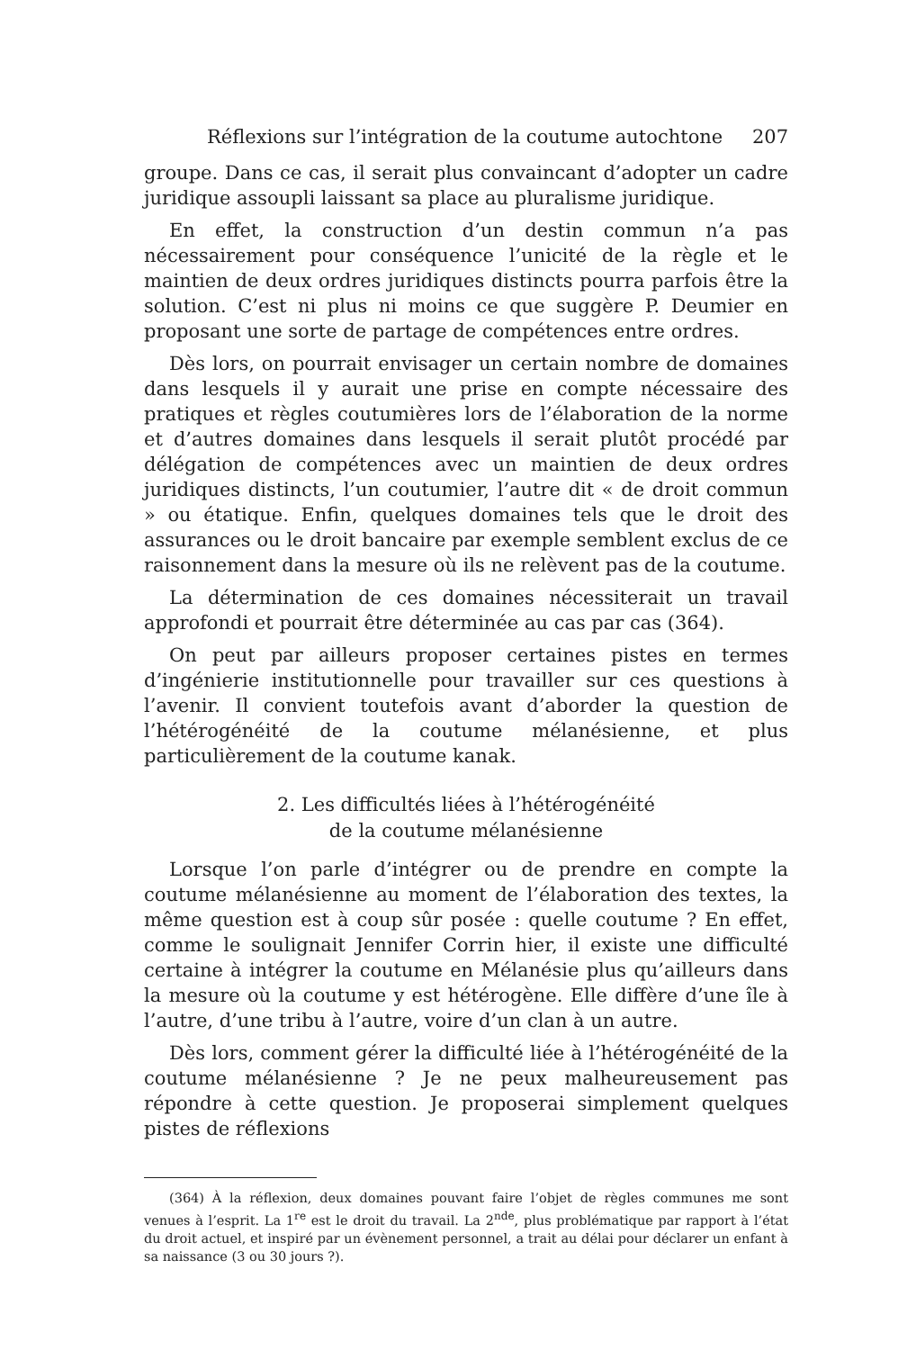Réflexions sur l’intégration de la coutume autochtone 207
groupe. Dans ce cas, il serait plus convaincant d’adopter un cadre juridique assoupli laissant sa place au pluralisme juridique.
En effet, la construction d’un destin commun n’a pas nécessairement pour conséquence l’unicité de la règle et le maintien de deux ordres juridiques distincts pourra parfois être la solution. C’est ni plus ni moins ce que suggère P. Deumier en proposant une sorte de partage de compétences entre ordres.
Dès lors, on pourrait envisager un certain nombre de domaines dans lesquels il y aurait une prise en compte nécessaire des pratiques et règles coutumières lors de l’élaboration de la norme et d’autres domaines dans lesquels il serait plutôt procédé par délégation de compétences avec un maintien de deux ordres juridiques distincts, l’un coutumier, l’autre dit « de droit commun » ou étatique. Enfin, quelques domaines tels que le droit des assurances ou le droit bancaire par exemple semblent exclus de ce raisonnement dans la mesure où ils ne relèvent pas de la coutume.
La détermination de ces domaines nécessiterait un travail approfondi et pourrait être déterminée au cas par cas (364).
On peut par ailleurs proposer certaines pistes en termes d’ingénierie institutionnelle pour travailler sur ces questions à l’avenir. Il convient toutefois avant d’aborder la question de l’hétérogénéité de la coutume mélanésienne, et plus particulièrement de la coutume kanak.
2. Les difficultés liées à l’hétérogénéité
de la coutume mélanésienne
Lorsque l’on parle d’intégrer ou de prendre en compte la coutume mélanésienne au moment de l’élaboration des textes, la même question est à coup sûr posée : quelle coutume ? En effet, comme le soulignait Jennifer Corrin hier, il existe une difficulté certaine à intégrer la coutume en Mélanésie plus qu’ailleurs dans la mesure où la coutume y est hétérogène. Elle diffère d’une île à l’autre, d’une tribu à l’autre, voire d’un clan à un autre.
Dès lors, comment gérer la difficulté liée à l’hétérogénéité de la coutume mélanésienne ? Je ne peux malheureusement pas répondre à cette question. Je proposerai simplement quelques pistes de réflexions
(364) À la réflexion, deux domaines pouvant faire l’objet de règles communes me sont venues à l’esprit. La 1<sup>re</sup> est le droit du travail. La 2<sup>nde</sup>, plus problématique par rapport à l’état du droit actuel, et inspiré par un évènement personnel, a trait au délai pour déclarer un enfant à sa naissance (3 ou 30 jours ?).